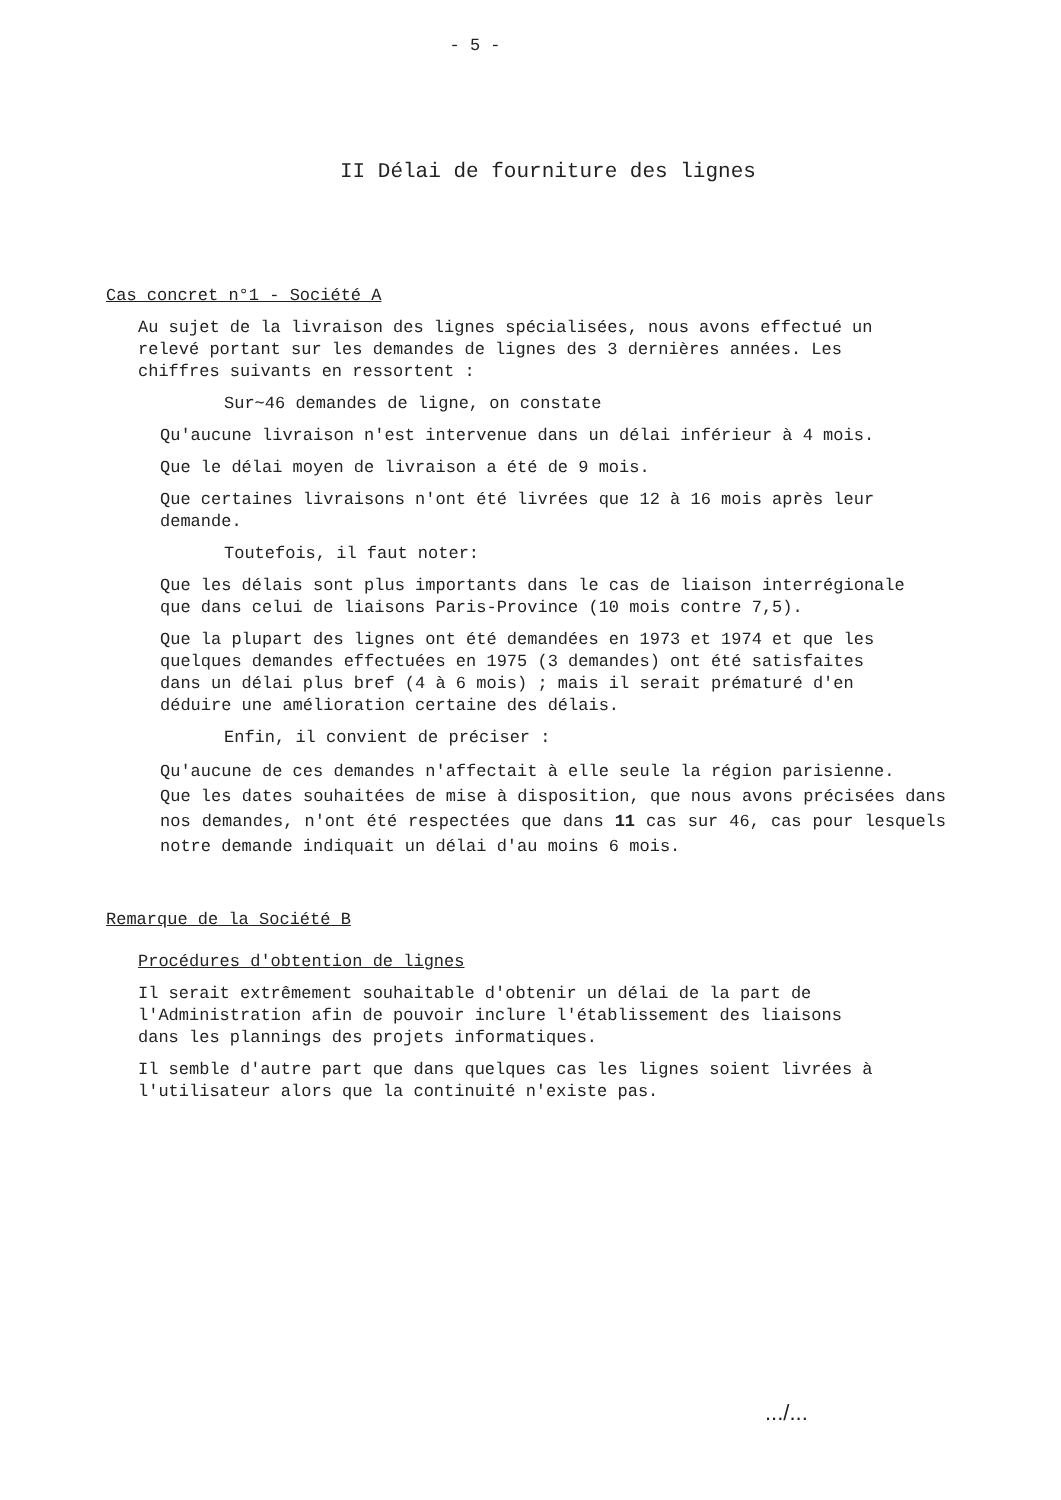- 5 -
II Délai de fourniture des lignes
Cas concret n°1 - Société A
Au sujet de la livraison des lignes spécialisées, nous avons effectué un
relevé portant sur les demandes de lignes des 3 dernières années. Les
chiffres suivants en ressortent :
Sur~46 demandes de ligne, on constate
Qu'aucune livraison n'est intervenue dans un délai inférieur à 4 mois.
Que le délai moyen de livraison a été de 9 mois.
Que certaines livraisons n'ont été livrées que 12 à 16 mois après leur
demande.
Toutefois, il faut noter:
Que les délais sont plus importants dans le cas de liaison interrégionale
que dans celui de liaisons Paris-Province (10 mois contre 7,5).
Que la plupart des lignes ont été demandées en 1973 et 1974 et que les
quelques demandes effectuées en 1975 (3 demandes) ont été satisfaites
dans un délai plus bref (4 à 6 mois) ; mais il serait prématuré d'en
déduire une amélioration certaine des délais.
Enfin, il convient de préciser :
Qu'aucune de ces demandes n'affectait à elle seule la région parisienne.
Que les dates souhaitées de mise à disposition, que nous avons précisées dans nos demandes, n'ont été respectées que dans 11 cas sur 46, cas pour lesquels notre demande indiquait un délai d'au moins 6 mois.
Remarque de la Société B
Procédures d'obtention de lignes
Il serait extrêmement souhaitable d'obtenir un délai de la part de
l'Administration afin de pouvoir inclure l'établissement des liaisons
dans les plannings des projets informatiques.
Il semble d'autre part que dans quelques cas les lignes soient livrées à
l'utilisateur alors que la continuité n'existe pas.
.../...